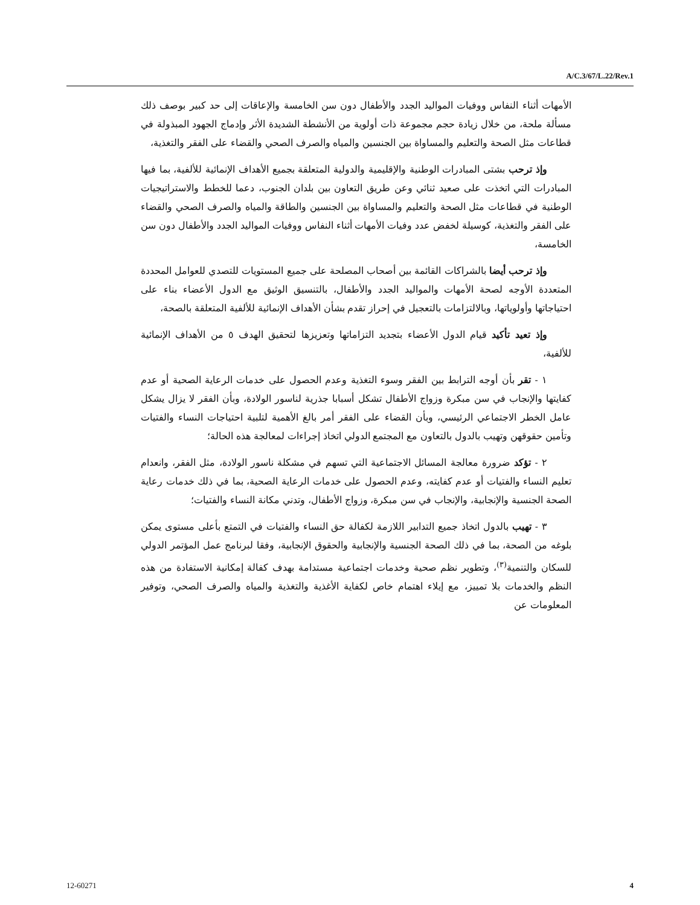A/C.3/67/L.22/Rev.1
الأمهات أثناء النفاس ووفيات المواليد الجدد والأطفال دون سن الخامسة والإعاقات إلى حد كبير بوصف ذلك مسألة ملحة، من خلال زيادة حجم مجموعة ذات أولوية من الأنشطة الشديدة الأثر وإدماج الجهود المبذولة في قطاعات مثل الصحة والتعليم والمساواة بين الجنسين والمياه والصرف الصحي والقضاء على الفقر والتغذية،
وإذ ترحب بشتى المبادرات الوطنية والإقليمية والدولية المتعلقة بجميع الأهداف الإنمائية للألفية، بما فيها المبادرات التي اتخذت على صعيد ثنائي وعن طريق التعاون بين بلدان الجنوب، دعما للخطط والاستراتيجيات الوطنية في قطاعات مثل الصحة والتعليم والمساواة بين الجنسين والطاقة والمياه والصرف الصحي والقضاء على الفقر والتغذية، كوسيلة لخفض عدد وفيات الأمهات أثناء النفاس ووفيات المواليد الجدد والأطفال دون سن الخامسة،
وإذ ترحب أيضا بالشراكات القائمة بين أصحاب المصلحة على جميع المستويات للتصدي للعوامل المحددة المتعددة الأوجه لصحة الأمهات والمواليد الجدد والأطفال، بالتنسيق الوثيق مع الدول الأعضاء بناء على احتياجاتها وأولوياتها، وبالالتزامات بالتعجيل في إحراز تقدم بشأن الأهداف الإنمائية للألفية المتعلقة بالصحة،
وإذ تعيد تأكيد قيام الدول الأعضاء بتجديد التزاماتها وتعزيزها لتحقيق الهدف ٥ من الأهداف الإنمائية للألفية،
١ - تقر بأن أوجه الترابط بين الفقر وسوء التغذية وعدم الحصول على خدمات الرعاية الصحية أو عدم كفايتها والإنجاب في سن مبكرة وزواج الأطفال تشكل أسبابا جذرية لناسور الولادة، وبأن الفقر لا يزال يشكل عامل الخطر الاجتماعي الرئيسي، وبأن القضاء على الفقر أمر بالغ الأهمية لتلبية احتياجات النساء والفتيات وتأمين حقوقهن وتهيب بالدول بالتعاون مع المجتمع الدولي اتخاذ إجراءات لمعالجة هذه الحالة؛
٢ - تؤكد ضرورة معالجة المسائل الاجتماعية التي تسهم في مشكلة ناسور الولادة، مثل الفقر، وانعدام تعليم النساء والفتيات أو عدم كفايته، وعدم الحصول على خدمات الرعاية الصحية، بما في ذلك خدمات رعاية الصحة الجنسية والإنجابية، والإنجاب في سن مبكرة، وزواج الأطفال، وتدني مكانة النساء والفتيات؛
٣ - تهيب بالدول اتخاذ جميع التدابير اللازمة لكفالة حق النساء والفتيات في التمتع بأعلى مستوى يمكن بلوغه من الصحة، بما في ذلك الصحة الجنسية والإنجابية والحقوق الإنجابية، وفقا لبرنامج عمل المؤتمر الدولي للسكان والتنمية<sup>(٣)</sup>، وتطوير نظم صحية وخدمات اجتماعية مستدامة بهدف كفالة إمكانية الاستفادة من هذه النظم والخدمات بلا تمييز، مع إيلاء اهتمام خاص لكفاية الأغذية والتغذية والمياه والصرف الصحي، وتوفير المعلومات عن
12-60271 4